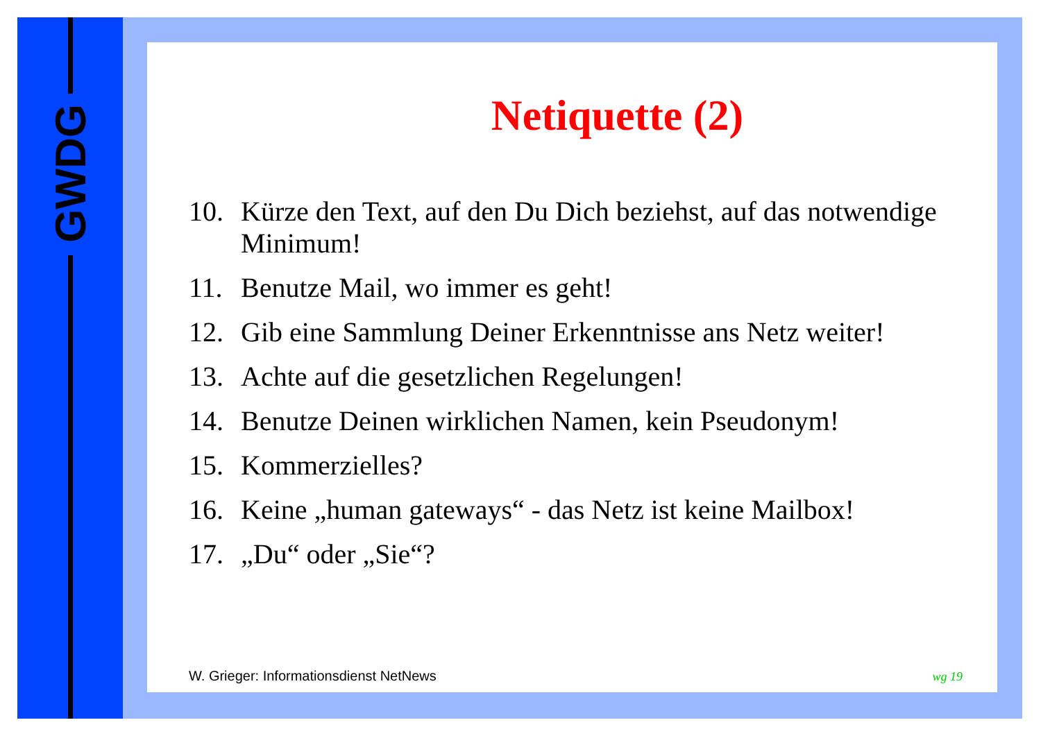GWDG
Netiquette (2)
10. Kürze den Text, auf den Du Dich beziehst, auf das notwendige Minimum!
11. Benutze Mail, wo immer es geht!
12. Gib eine Sammlung Deiner Erkenntnisse ans Netz weiter!
13. Achte auf die gesetzlichen Regelungen!
14. Benutze Deinen wirklichen Namen, kein Pseudonym!
15. Kommerzielles?
16. Keine „human gateways“ - das Netz ist keine Mailbox!
17. „Du“ oder „Sie“?
W. Grieger: Informationsdienst NetNews wg 19